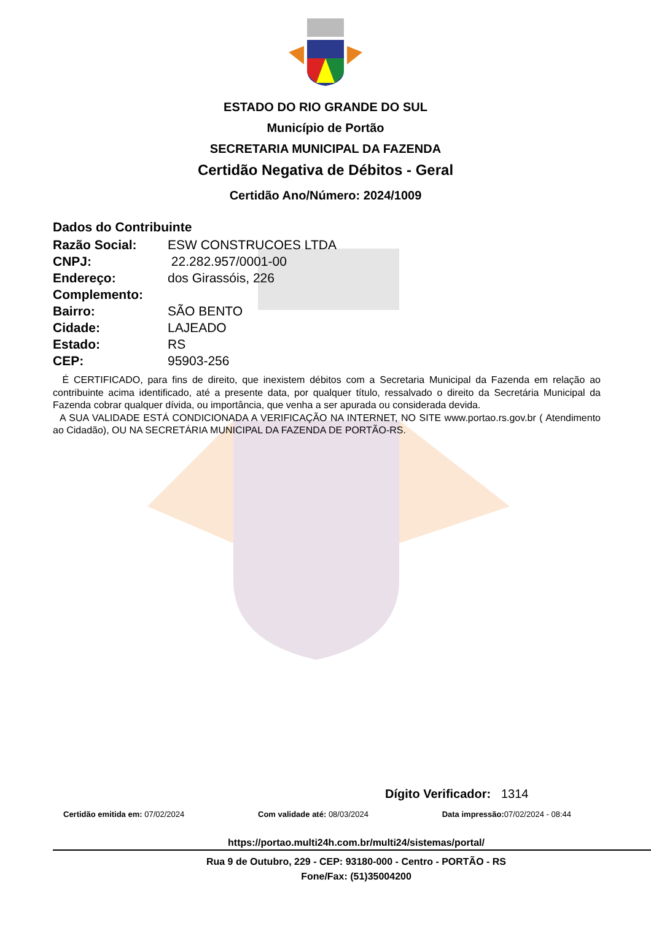ESTADO DO RIO GRANDE DO SUL
Município de Portão
SECRETARIA MUNICIPAL DA FAZENDA
Certidão Negativa de Débitos - Geral
Certidão Ano/Número: 2024/1009
Dados do Contribuinte
| Razão Social: | ESW CONSTRUCOES LTDA |
| CNPJ: | 22.282.957/0001-00 |
| Endereço: | dos Girassóis, 226 |
| Complemento: | |
| Bairro: | SÃO BENTO |
| Cidade: | LAJEADO |
| Estado: | RS |
| CEP: | 95903-256 |
É CERTIFICADO, para fins de direito, que inexistem débitos com a Secretaria Municipal da Fazenda em relação ao contribuinte acima identificado, até a presente data, por qualquer título, ressalvado o direito da Secretária Municipal da Fazenda cobrar qualquer dívida, ou importância, que venha a ser apurada ou considerada devida.
A SUA VALIDADE ESTÁ CONDICIONADA A VERIFICAÇÃO NA INTERNET, NO SITE www.portao.rs.gov.br ( Atendimento ao Cidadão), OU NA SECRETÁRIA MUNICIPAL DA FAZENDA DE PORTÃO-RS.
Dígito Verificador: 1314
Certidão emitida em: 07/02/2024 Com validade até: 08/03/2024 Data impressão: 07/02/2024 - 08:44
https://portao.multi24h.com.br/multi24/sistemas/portal/
Rua 9 de Outubro, 229 - CEP: 93180-000 - Centro - PORTÃO - RS
Fone/Fax: (51)35004200